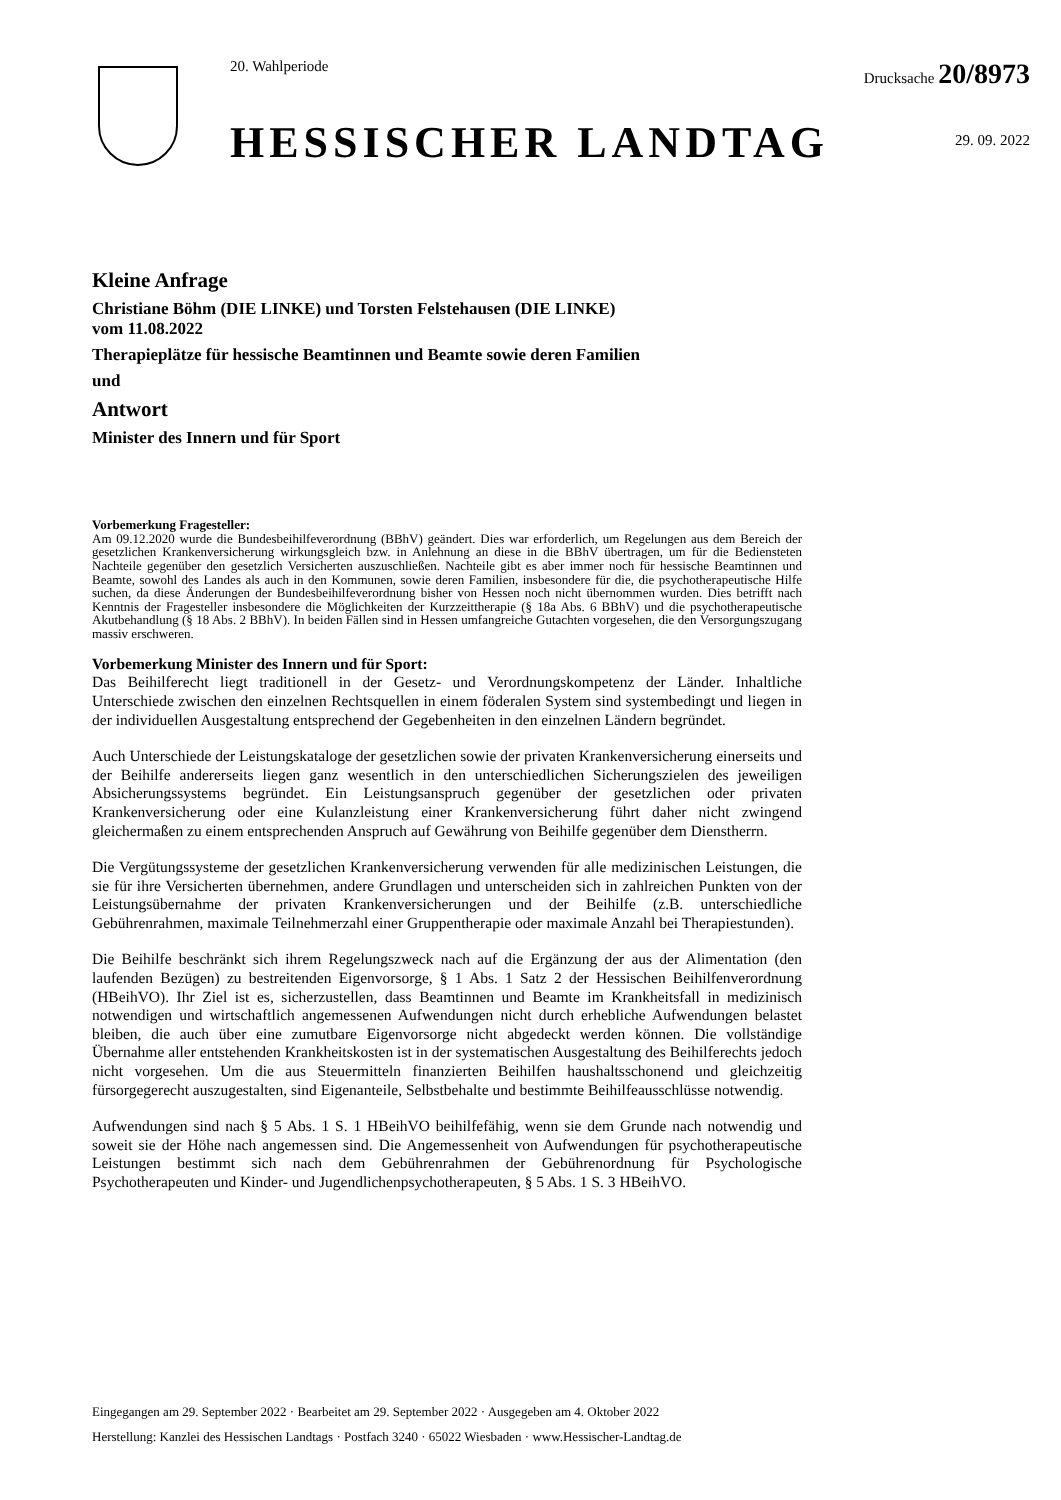20. Wahlperiode
HESSISCHER LANDTAG
Drucksache 20/8973
29. 09. 2022
Kleine Anfrage
Christiane Böhm (DIE LINKE) und Torsten Felstehausen (DIE LINKE)
vom 11.08.2022
Therapieplätze für hessische Beamtinnen und Beamte sowie deren Familien
und
Antwort
Minister des Innern und für Sport
Vorbemerkung Fragesteller:
Am 09.12.2020 wurde die Bundesbeihilfeverordnung (BBhV) geändert. Dies war erforderlich, um Regelungen aus dem Bereich der gesetzlichen Krankenversicherung wirkungsgleich bzw. in Anlehnung an diese in die BBhV übertragen, um für die Bediensteten Nachteile gegenüber den gesetzlich Versicherten auszuschließen. Nachteile gibt es aber immer noch für hessische Beamtinnen und Beamte, sowohl des Landes als auch in den Kommunen, sowie deren Familien, insbesondere für die, die psychotherapeutische Hilfe suchen, da diese Änderungen der Bundesbeihilfeverordnung bisher von Hessen noch nicht übernommen wurden. Dies betrifft nach Kenntnis der Fragesteller insbesondere die Möglichkeiten der Kurzzeittherapie (§ 18a Abs. 6 BBhV) und die psychotherapeutische Akutbehandlung (§ 18 Abs. 2 BBhV). In beiden Fällen sind in Hessen umfangreiche Gutachten vorgesehen, die den Versorgungszugang massiv erschweren.
Vorbemerkung Minister des Innern und für Sport:
Das Beihilferecht liegt traditionell in der Gesetz- und Verordnungskompetenz der Länder. Inhaltliche Unterschiede zwischen den einzelnen Rechtsquellen in einem föderalen System sind systembedingt und liegen in der individuellen Ausgestaltung entsprechend der Gegebenheiten in den einzelnen Ländern begründet.
Auch Unterschiede der Leistungskataloge der gesetzlichen sowie der privaten Krankenversicherung einerseits und der Beihilfe andererseits liegen ganz wesentlich in den unterschiedlichen Sicherungszielen des jeweiligen Absicherungssystems begründet. Ein Leistungsanspruch gegenüber der gesetzlichen oder privaten Krankenversicherung oder eine Kulanzleistung einer Krankenversicherung führt daher nicht zwingend gleichermaßen zu einem entsprechenden Anspruch auf Gewährung von Beihilfe gegenüber dem Dienstherrn.
Die Vergütungssysteme der gesetzlichen Krankenversicherung verwenden für alle medizinischen Leistungen, die sie für ihre Versicherten übernehmen, andere Grundlagen und unterscheiden sich in zahlreichen Punkten von der Leistungsübernahme der privaten Krankenversicherungen und der Beihilfe (z.B. unterschiedliche Gebührenrahmen, maximale Teilnehmerzahl einer Gruppentherapie oder maximale Anzahl bei Therapiestunden).
Die Beihilfe beschränkt sich ihrem Regelungszweck nach auf die Ergänzung der aus der Alimentation (den laufenden Bezügen) zu bestreitenden Eigenvorsorge, § 1 Abs. 1 Satz 2 der Hessischen Beihilfenverordnung (HBeihVO). Ihr Ziel ist es, sicherzustellen, dass Beamtinnen und Beamte im Krankheitsfall in medizinisch notwendigen und wirtschaftlich angemessenen Aufwendungen nicht durch erhebliche Aufwendungen belastet bleiben, die auch über eine zumutbare Eigenvorsorge nicht abgedeckt werden können. Die vollständige Übernahme aller entstehenden Krankheitskosten ist in der systematischen Ausgestaltung des Beihilferechts jedoch nicht vorgesehen. Um die aus Steuermitteln finanzierten Beihilfen haushaltsschonend und gleichzeitig fürsorgegerecht auszugestalten, sind Eigenanteile, Selbstbehalte und bestimmte Beihilfeausschlüsse notwendig.
Aufwendungen sind nach § 5 Abs. 1 S. 1 HBeihVO beihilfefähig, wenn sie dem Grunde nach notwendig und soweit sie der Höhe nach angemessen sind. Die Angemessenheit von Aufwendungen für psychotherapeutische Leistungen bestimmt sich nach dem Gebührenrahmen der Gebührenordnung für Psychologische Psychotherapeuten und Kinder- und Jugendlichenpsychotherapeuten, § 5 Abs. 1 S. 3 HBeihVO.
Eingegangen am 29. September 2022 · Bearbeitet am 29. September 2022 · Ausgegeben am 4. Oktober 2022
Herstellung: Kanzlei des Hessischen Landtags · Postfach 3240 · 65022 Wiesbaden · www.Hessischer-Landtag.de